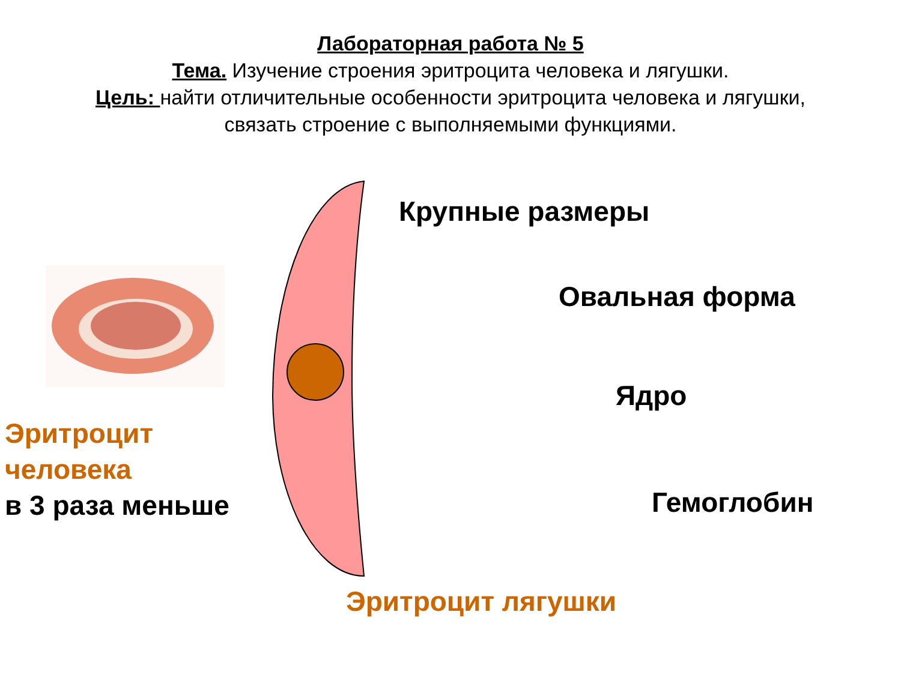Лабораторная работа № 5
Тема. Изучение строения эритроцита человека и лягушки.
Цель: найти отличительные особенности эритроцита человека и лягушки,
связать строение с выполняемыми функциями.
Крупные размеры
Овальная форма
Ядро
Гемоглобин
Эритроцит
человека
в 3 раза меньше
Эритроцит лягушки